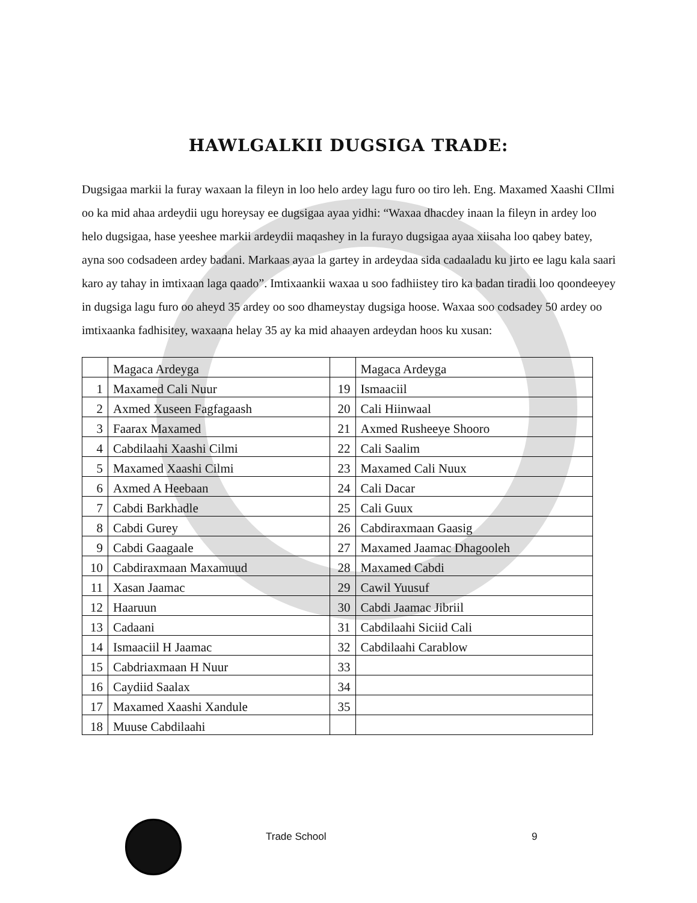HAWLGALKII DUGSIGA TRADE:
Dugsigaa markii la furay waxaan la fileyn in loo helo ardey lagu furo oo tiro leh. Eng. Maxamed Xaashi CIlmi oo ka mid ahaa ardeydii ugu horeysay ee dugsigaa ayaa yidhi: “Waxaa dhacdey inaan la fileyn in ardey loo helo dugsigaa, hase yeeshee markii ardeydii maqashey in la furayo dugsigaa ayaa xiisaha loo qabey batey, ayna soo codsadeen ardey badani. Markaas ayaa la gartey in ardeydaa sida cadaaladu ku jirto ee lagu kala saari karo ay tahay in imtixaan laga qaado”. Imtixaankii waxaa u soo fadhiistey tiro ka badan tiradii loo qoondeeyey in dugsiga lagu furo oo aheyd 35 ardey oo soo dhameystay dugsiga hoose. Waxaa soo codsadey 50 ardey oo imtixaanka fadhisitey, waxaana helay 35 ay ka mid ahaayen ardeydan hoos ku xusan:
| | Magaca Ardeyga | | Magaca Ardeyga |
| 1 | Maxamed Cali Nuur | 19 | Ismaaciil |
| 2 | Axmed Xuseen Fagfagaash | 20 | Cali Hiinwaal |
| 3 | Faarax Maxamed | 21 | Axmed Rusheeye Shooro |
| 4 | Cabdilaahi Xaashi Cilmi | 22 | Cali Saalim |
| 5 | Maxamed Xaashi Cilmi | 23 | Maxamed Cali Nuux |
| 6 | Axmed A Heebaan | 24 | Cali Dacar |
| 7 | Cabdi Barkhadle | 25 | Cali Guux |
| 8 | Cabdi Gurey | 26 | Cabdiraxmaan Gaasig |
| 9 | Cabdi Gaagaale | 27 | Maxamed Jaamac Dhagooleh |
| 10 | Cabdiraxmaan Maxamuud | 28 | Maxamed Cabdi |
| 11 | Xasan Jaamac | 29 | Cawil Yuusuf |
| 12 | Haaruun | 30 | Cabdi Jaamac Jibriil |
| 13 | Cadaani | 31 | Cabdilaahi Siciid Cali |
| 14 | Ismaaciil H Jaamac | 32 | Cabdilaahi Carablow |
| 15 | Cabdriaxmaan H Nuur | 33 | |
| 16 | Caydiid Saalax | 34 | |
| 17 | Maxamed Xaashi Xandule | 35 | |
| 18 | Muuse Cabdilaahi | | |
Trade School 9